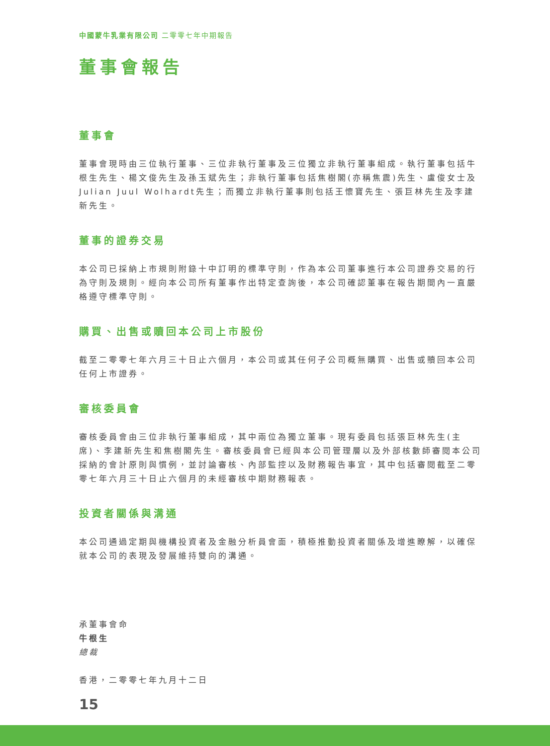中國蒙牛乳業有限公司 二零零七年中期報告
董事會報告
董事會
董事會現時由三位執行董事、三位非執行董事及三位獨立非執行董事組成。執行董事包括牛根生先生、楊文俊先生及孫玉斌先生；非執行董事包括焦樹閣(亦稱焦震)先生、盧俊女士及Julian Juul Wolhardt先生；而獨立非執行董事則包括王懷寶先生、張巨林先生及李建新先生。
董事的證券交易
本公司已採納上市規則附錄十中訂明的標準守則，作為本公司董事進行本公司證券交易的行為守則及規則。經向本公司所有董事作出特定查詢後，本公司確認董事在報告期間內一直嚴格遵守標準守則。
購買、出售或贖回本公司上市股份
截至二零零七年六月三十日止六個月，本公司或其任何子公司概無購買、出售或贖回本公司任何上市證券。
審核委員會
審核委員會由三位非執行董事組成，其中兩位為獨立董事。現有委員包括張巨林先生(主席)、李建新先生和焦樹閣先生。審核委員會已經與本公司管理層以及外部核數師審閱本公司採納的會計原則與慣例，並討論審核、內部監控以及財務報告事宜，其中包括審閱截至二零零七年六月三十日止六個月的未經審核中期財務報表。
投資者關係與溝通
本公司通過定期與機構投資者及金融分析員會面，積極推動投資者關係及增進瞭解，以確保就本公司的表現及發展維持雙向的溝通。
承董事會命
牛根生
總裁
香港，二零零七年九月十二日
15